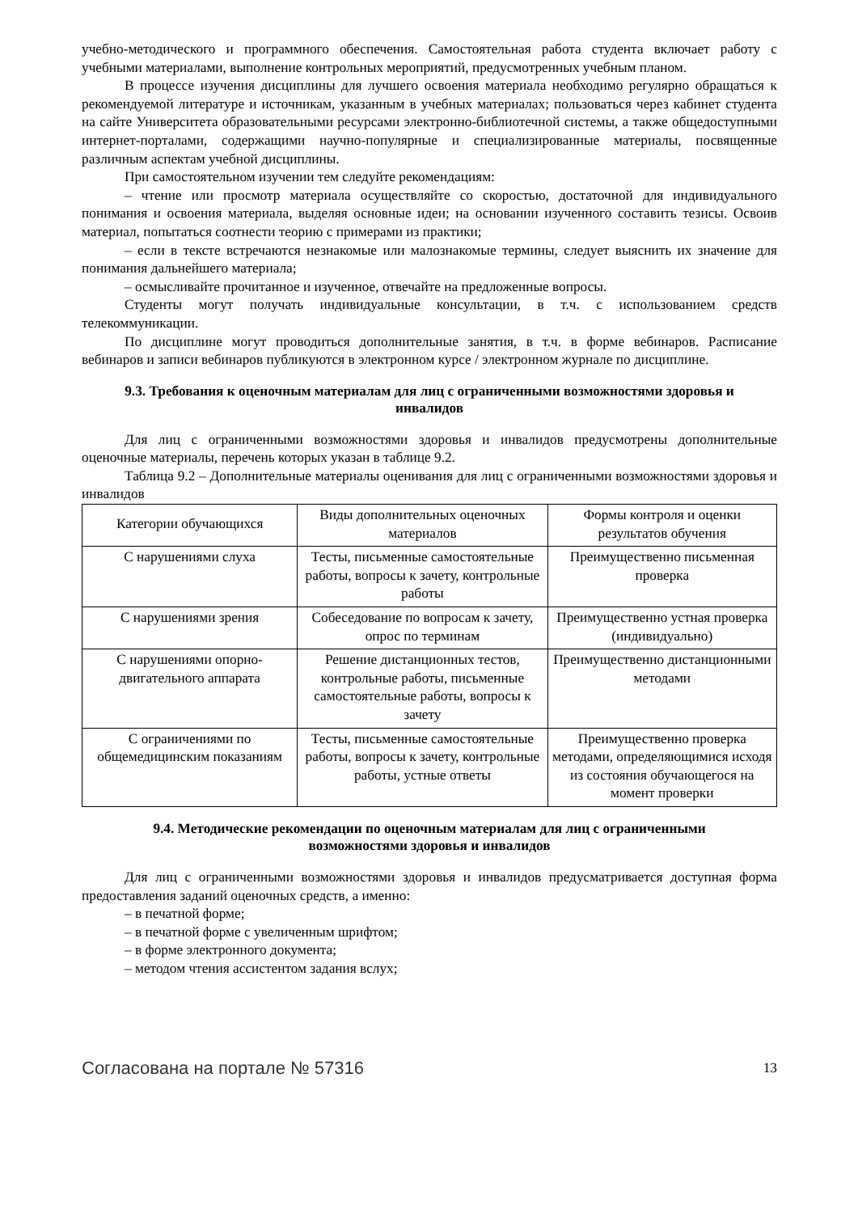учебно-методического и программного обеспечения. Самостоятельная работа студента включает работу с учебными материалами, выполнение контрольных мероприятий, предусмотренных учебным планом.
В процессе изучения дисциплины для лучшего освоения материала необходимо регулярно обращаться к рекомендуемой литературе и источникам, указанным в учебных материалах; пользоваться через кабинет студента на сайте Университета образовательными ресурсами электронно-библиотечной системы, а также общедоступными интернет-порталами, содержащими научно-популярные и специализированные материалы, посвященные различным аспектам учебной дисциплины.
При самостоятельном изучении тем следуйте рекомендациям:
– чтение или просмотр материала осуществляйте со скоростью, достаточной для индивидуального понимания и освоения материала, выделяя основные идеи; на основании изученного составить тезисы. Освоив материал, попытаться соотнести теорию с примерами из практики;
– если в тексте встречаются незнакомые или малознакомые термины, следует выяснить их значение для понимания дальнейшего материала;
– осмысливайте прочитанное и изученное, отвечайте на предложенные вопросы.
Студенты могут получать индивидуальные консультации, в т.ч. с использованием средств телекоммуникации.
По дисциплине могут проводиться дополнительные занятия, в т.ч. в форме вебинаров. Расписание вебинаров и записи вебинаров публикуются в электронном курсе / электронном журнале по дисциплине.
9.3. Требования к оценочным материалам для лиц с ограниченными возможностями здоровья и инвалидов
Для лиц с ограниченными возможностями здоровья и инвалидов предусмотрены дополнительные оценочные материалы, перечень которых указан в таблице 9.2.
Таблица 9.2 – Дополнительные материалы оценивания для лиц с ограниченными возможностями здоровья и инвалидов
| Категории обучающихся | Виды дополнительных оценочных материалов | Формы контроля и оценки результатов обучения |
| С нарушениями слуха | Тесты, письменные самостоятельные работы, вопросы к зачету, контрольные работы | Преимущественно письменная проверка |
| С нарушениями зрения | Собеседование по вопросам к зачету, опрос по терминам | Преимущественно устная проверка (индивидуально) |
| С нарушениями опорно-двигательного аппарата | Решение дистанционных тестов, контрольные работы, письменные самостоятельные работы, вопросы к зачету | Преимущественно дистанционными методами |
| С ограничениями по общемедицинским показаниям | Тесты, письменные самостоятельные работы, вопросы к зачету, контрольные работы, устные ответы | Преимущественно проверка методами, определяющимися исходя из состояния обучающегося на момент проверки |
9.4. Методические рекомендации по оценочным материалам для лиц с ограниченными возможностями здоровья и инвалидов
Для лиц с ограниченными возможностями здоровья и инвалидов предусматривается доступная форма предоставления заданий оценочных средств, а именно:
– в печатной форме;
– в печатной форме с увеличенным шрифтом;
– в форме электронного документа;
– методом чтения ассистентом задания вслух;
Согласована на портале № 57316 13